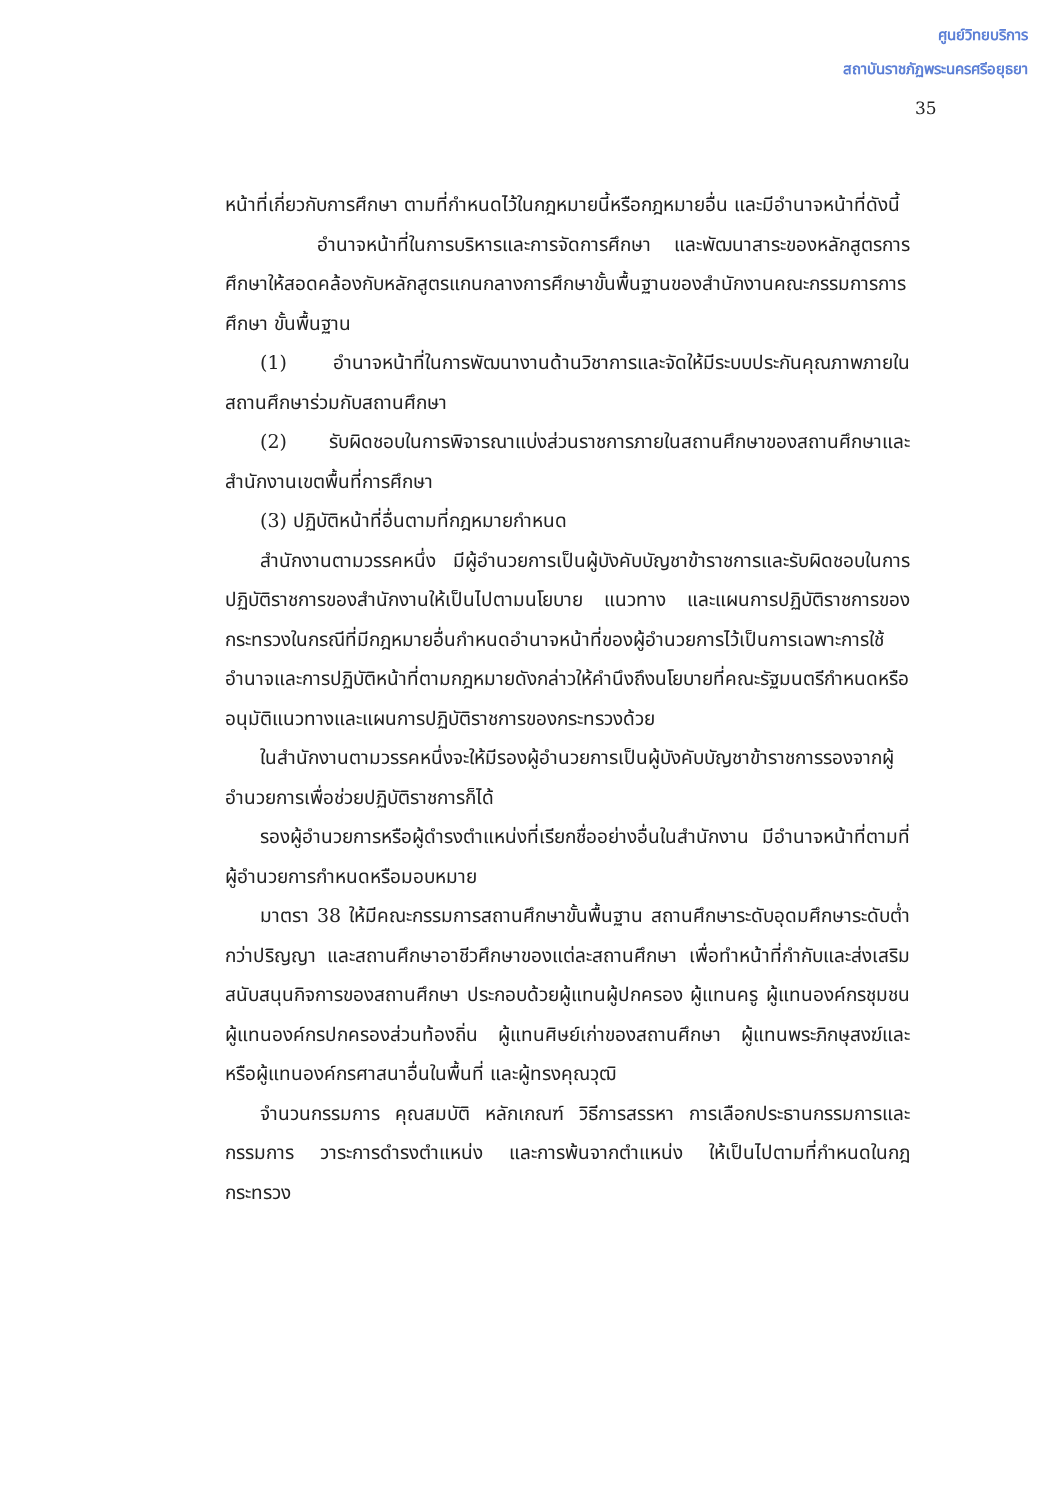ศูนย์วิทยบริการ
สถาบันราชภัฏพระนครศรีอยุธยา
35
หน้าที่เกี่ยวกับการศึกษา ตามที่กำหนดไว้ในกฎหมายนี้หรือกฎหมายอื่น และมีอำนาจหน้าที่ดังนี้
อำนาจหน้าที่ในการบริหารและการจัดการศึกษา และพัฒนาสาระของหลักสูตรการศึกษาให้สอดคล้องกับหลักสูตรแกนกลางการศึกษาขั้นพื้นฐานของสำนักงานคณะกรรมการการศึกษา ขั้นพื้นฐาน
(1) อำนาจหน้าที่ในการพัฒนางานด้านวิชาการและจัดให้มีระบบประกันคุณภาพภายในสถานศึกษาร่วมกับสถานศึกษา
(2) รับผิดชอบในการพิจารณาแบ่งส่วนราชการภายในสถานศึกษาของสถานศึกษาและสำนักงานเขตพื้นที่การศึกษา
(3) ปฏิบัติหน้าที่อื่นตามที่กฎหมายกำหนด
สำนักงานตามวรรคหนึ่ง มีผู้อำนวยการเป็นผู้บังคับบัญชาข้าราชการและรับผิดชอบในการปฏิบัติราชการของสำนักงานให้เป็นไปตามนโยบาย แนวทาง และแผนการปฏิบัติราชการของกระทรวงในกรณีที่มีกฎหมายอื่นกำหนดอำนาจหน้าที่ของผู้อำนวยการไว้เป็นการเฉพาะการใช้อำนาจและการปฏิบัติหน้าที่ตามกฎหมายดังกล่าวให้คำนึงถึงนโยบายที่คณะรัฐมนตรีกำหนดหรืออนุมัติแนวทางและแผนการปฏิบัติราชการของกระทรวงด้วย
ในสำนักงานตามวรรคหนึ่งจะให้มีรองผู้อำนวยการเป็นผู้บังคับบัญชาข้าราชการรองจากผู้อำนวยการเพื่อช่วยปฏิบัติราชการก็ได้
รองผู้อำนวยการหรือผู้ดำรงตำแหน่งที่เรียกชื่ออย่างอื่นในสำนักงาน มีอำนาจหน้าที่ตามที่ ผู้อำนวยการกำหนดหรือมอบหมาย
มาตรา 38 ให้มีคณะกรรมการสถานศึกษาขั้นพื้นฐาน สถานศึกษาระดับอุดมศึกษาระดับต่ำกว่าปริญญา และสถานศึกษาอาชีวศึกษาของแต่ละสถานศึกษา เพื่อทำหน้าที่กำกับและส่งเสริมสนับสนุนกิจการของสถานศึกษา ประกอบด้วยผู้แทนผู้ปกครอง ผู้แทนครู ผู้แทนองค์กรชุมชน ผู้แทนองค์กรปกครองส่วนท้องถิ่น ผู้แทนศิษย์เก่าของสถานศึกษา ผู้แทนพระภิกษุสงฆ์และหรือผู้แทนองค์กรศาสนาอื่นในพื้นที่ และผู้ทรงคุณวุฒิ
จำนวนกรรมการ คุณสมบัติ หลักเกณฑ์ วิธีการสรรหา การเลือกประธานกรรมการและกรรมการ วาระการดำรงตำแหน่ง และการพ้นจากตำแหน่ง ให้เป็นไปตามที่กำหนดในกฎกระทรวง